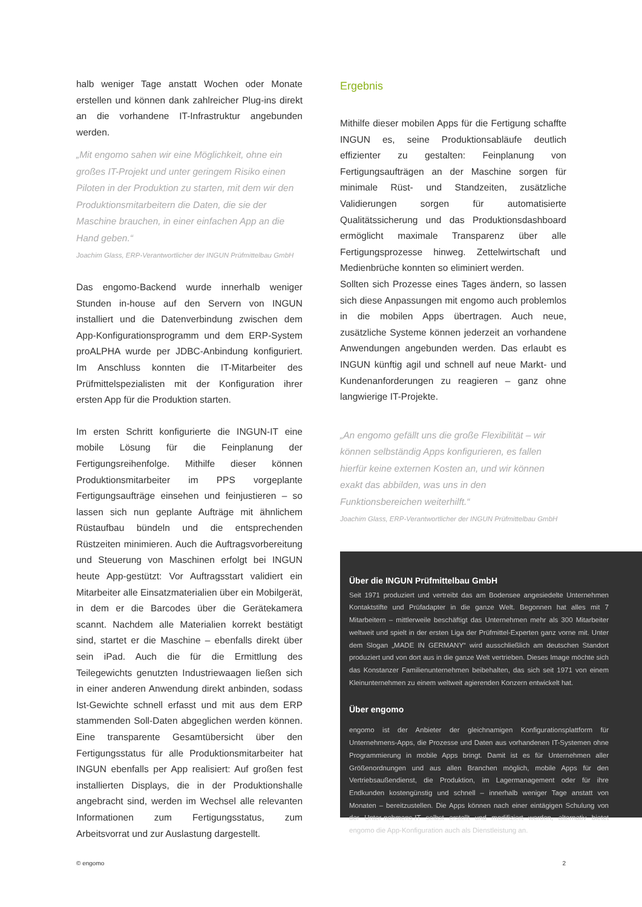halb weniger Tage anstatt Wochen oder Monate erstellen und können dank zahlreicher Plug-ins direkt an die vorhandene IT-Infrastruktur angebunden werden.
„Mit engomo sahen wir eine Möglichkeit, ohne ein großes IT-Projekt und unter geringem Risiko einen Piloten in der Produktion zu starten, mit dem wir den Produktionsmitarbeitern die Daten, die sie der Maschine brauchen, in einer einfachen App an die Hand geben.“
Joachim Glass, ERP-Verantwortlicher der INGUN Prüfmittelbau GmbH
Das engomo-Backend wurde innerhalb weniger Stunden in-house auf den Servern von INGUN installiert und die Datenverbindung zwischen dem App-Konfigurationsprogramm und dem ERP-System proALPHA wurde per JDBC-Anbindung konfiguriert. Im Anschluss konnten die IT-Mitarbeiter des Prüfmittelspezialisten mit der Konfiguration ihrer ersten App für die Produktion starten.
Im ersten Schritt konfigurierte die INGUN-IT eine mobile Lösung für die Feinplanung der Fertigungsreihenfolge. Mithilfe dieser können Produktionsmitarbeiter im PPS vorgeplante Fertigungsaufträge einsehen und feinjustieren – so lassen sich nun geplante Aufträge mit ähnlichem Rüstaufbau bündeln und die entsprechenden Rüstzeiten minimieren. Auch die Auftragsvorbereitung und Steuerung von Maschinen erfolgt bei INGUN heute App-gestützt: Vor Auftragsstart validiert ein Mitarbeiter alle Einsatzmaterialien über ein Mobilgerät, in dem er die Barcodes über die Gerätekamera scannt. Nachdem alle Materialien korrekt bestätigt sind, startet er die Maschine – ebenfalls direkt über sein iPad. Auch die für die Ermittlung des Teilegewichts genutzten Industriewaagen ließen sich in einer anderen Anwendung direkt anbinden, sodass Ist-Gewichte schnell erfasst und mit aus dem ERP stammenden Soll-Daten abgeglichen werden können. Eine transparente Gesamtübersicht über den Fertigungsstatus für alle Produktionsmitarbeiter hat INGUN ebenfalls per App realisiert: Auf großen fest installierten Displays, die in der Produktionshalle angebracht sind, werden im Wechsel alle relevanten Informationen zum Fertigungsstatus, zum Arbeitsvorrat und zur Auslastung dargestellt.
Ergebnis
Mithilfe dieser mobilen Apps für die Fertigung schaffte INGUN es, seine Produktionsabläufe deutlich effizienter zu gestalten: Feinplanung von Fertigungsaufträgen an der Maschine sorgen für minimale Rüst- und Standzeiten, zusätzliche Validierungen sorgen für automatisierte Qualitätssicherung und das Produktionsdashboard ermöglicht maximale Transparenz über alle Fertigungsprozesse hinweg. Zettelwirtschaft und Medienbrüche konnten so eliminiert werden.
Sollten sich Prozesse eines Tages ändern, so lassen sich diese Anpassungen mit engomo auch problemlos in die mobilen Apps übertragen. Auch neue, zusätzliche Systeme können jederzeit an vorhandene Anwendungen angebunden werden. Das erlaubt es INGUN künftig agil und schnell auf neue Markt- und Kundenanforderungen zu reagieren – ganz ohne langwierige IT-Projekte.
„An engomo gefällt uns die große Flexibilität – wir können selbständig Apps konfigurieren, es fallen hierfür keine externen Kosten an, und wir können exakt das abbilden, was uns in den Funktionsbereichen weiterhilft.“
Joachim Glass, ERP-Verantwortlicher der INGUN Prüfmittelbau GmbH
Über die INGUN Prüfmittelbau GmbH
Seit 1971 produziert und vertreibt das am Bodensee angesiedelte Unternehmen Kontaktstifte und Prüfadapter in die ganze Welt. Begonnen hat alles mit 7 Mitarbeitern – mittlerweile beschäftigt das Unternehmen mehr als 300 Mitarbeiter weltweit und spielt in der ersten Liga der Prüfmittel-Experten ganz vorne mit. Unter dem Slogan „MADE IN GERMANY“ wird ausschließlich am deutschen Standort produziert und von dort aus in die ganze Welt vertrieben. Dieses Image möchte sich das Konstanzer Familienunternehmen beibehalten, das sich seit 1971 von einem Kleinunternehmen zu einem weltweit agierenden Konzern entwickelt hat.
Über engomo
engomo ist der Anbieter der gleichnamigen Konfigurationsplattform für Unternehmens-Apps, die Prozesse und Daten aus vorhandenen IT-Systemen ohne Programmierung in mobile Apps bringt. Damit ist es für Unternehmen aller Größenordnungen und aus allen Branchen möglich, mobile Apps für den Vertriebsaußendienst, die Produktion, im Lagermanagement oder für ihre Endkunden kostengünstig und schnell – innerhalb weniger Tage anstatt von Monaten – bereitzustellen. Die Apps können nach einer eintägigen Schulung von der Unter-nehmens-IT selbst erstellt und modifiziert werden, alternativ bietet engomo die App-Konfiguration auch als Dienstleistung an.
© engomo 2